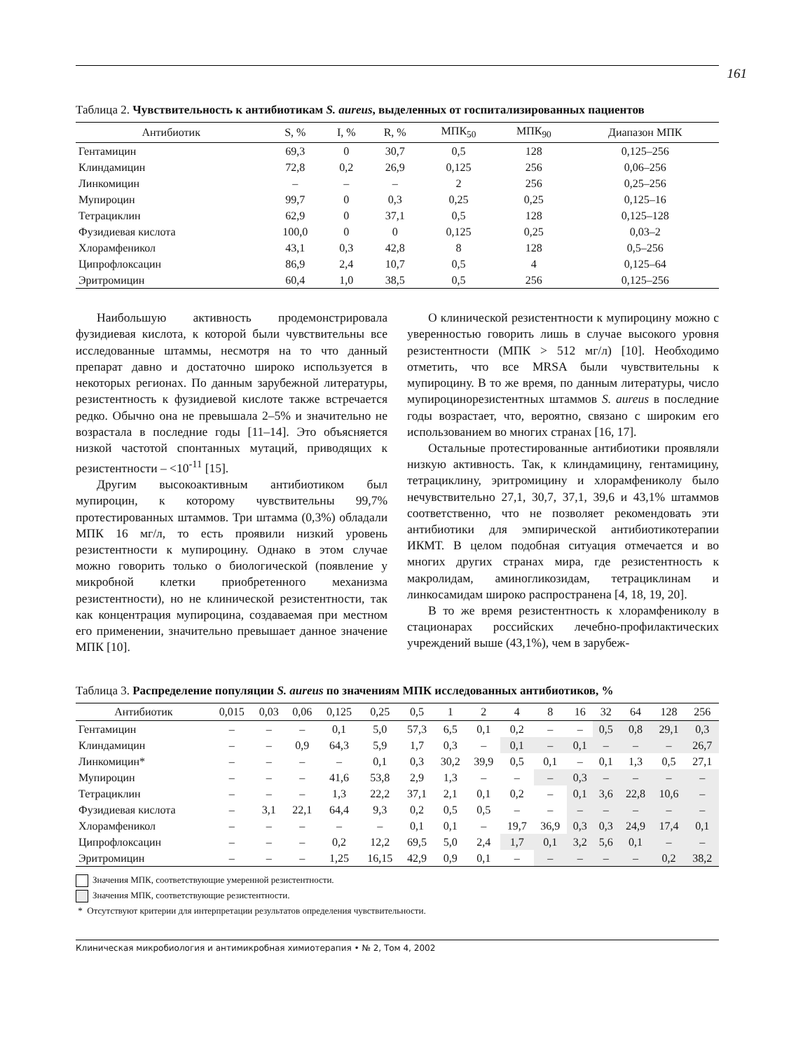161
Таблица 2. Чувствительность к антибиотикам S. aureus, выделенных от госпитализированных пациентов
| Антибиотик | S, % | I, % | R, % | МПК<sub>50</sub> | МПК<sub>90</sub> | Диапазон МПК |
| --- | --- | --- | --- | --- | --- | --- |
| Гентамицин | 69,3 | 0 | 30,7 | 0,5 | 128 | 0,125–256 |
| Клиндамицин | 72,8 | 0,2 | 26,9 | 0,125 | 256 | 0,06–256 |
| Линкомицин | – | – | – | 2 | 256 | 0,25–256 |
| Мупироцин | 99,7 | 0 | 0,3 | 0,25 | 0,25 | 0,125–16 |
| Тетрациклин | 62,9 | 0 | 37,1 | 0,5 | 128 | 0,125–128 |
| Фузидиевая кислота | 100,0 | 0 | 0 | 0,125 | 0,25 | 0,03–2 |
| Хлорамфеникол | 43,1 | 0,3 | 42,8 | 8 | 128 | 0,5–256 |
| Ципрофлоксацин | 86,9 | 2,4 | 10,7 | 0,5 | 4 | 0,125–64 |
| Эритромицин | 60,4 | 1,0 | 38,5 | 0,5 | 256 | 0,125–256 |
Наибольшую активность продемонстрировала фузидиевая кислота, к которой были чувствительны все исследованные штаммы, несмотря на то что данный препарат давно и достаточно широко используется в некоторых регионах. По данным зарубежной литературы, резистентность к фузидиевой кислоте также встречается редко. Обычно она не превышала 2–5% и значительно не возрастала в последние годы [11–14]. Это объясняется низкой частотой спонтанных мутаций, приводящих к резистентности – <10<sup>-11</sup> [15].
Другим высокоактивным антибиотиком был мупироцин, к которому чувствительны 99,7% протестированных штаммов. Три штамма (0,3%) обладали МПК 16 мг/л, то есть проявили низкий уровень резистентности к мупироцину. Однако в этом случае можно говорить только о биологической (появление у микробной клетки приобретенного механизма резистентности), но не клинической резистентности, так как концентрация мупироцина, создаваемая при местном его применении, значительно превышает данное значение МПК [10].
О клинической резистентности к мупироцину можно с уверенностью говорить лишь в случае высокого уровня резистентности (МПК > 512 мг/л) [10]. Необходимо отметить, что все MRSA были чувствительны к мупироцину. В то же время, по данным литературы, число мупироцинорезистентных штаммов S. aureus в последние годы возрастает, что, вероятно, связано с широким его использованием во многих странах [16, 17].
Остальные протестированные антибиотики проявляли низкую активность. Так, к клиндамицину, гентамицину, тетрациклину, эритромицину и хлорамфениколу было нечувствительно 27,1, 30,7, 37,1, 39,6 и 43,1% штаммов соответственно, что не позволяет рекомендовать эти антибиотики для эмпирической антибиотикотерапии ИКМТ. В целом подобная ситуация отмечается и во многих других странах мира, где резистентность к макролидам, аминогликозидам, тетрациклинам и линкосамидам широко распространена [4, 18, 19, 20].
В то же время резистентность к хлорамфениколу в стационарах российских лечебно-профилактических учреждений выше (43,1%), чем в зарубеж-
Таблица 3. Распределение популяции S. aureus по значениям МПК исследованных антибиотиков, %
| Антибиотик | 0,015 | 0,03 | 0,06 | 0,125 | 0,25 | 0,5 | 1 | 2 | 4 | 8 | 16 | 32 | 64 | 128 | 256 |
| --- | --- | --- | --- | --- | --- | --- | --- | --- | --- | --- | --- | --- | --- | --- | --- |
| Гентамицин | – | – | – | 0,1 | 5,0 | 57,3 | 6,5 | 0,1 | 0,2 | – | – | 0,5 | 0,8 | 29,1 | 0,3 |
| Клиндамицин | – | – | 0,9 | 64,3 | 5,9 | 1,7 | 0,3 | – | 0,1 | – | 0,1 | – | – | – | 26,7 |
| Линкомицин* | – | – | – | – | 0,1 | 0,3 | 30,2 | 39,9 | 0,5 | 0,1 | – | 0,1 | 1,3 | 0,5 | 27,1 |
| Мупироцин | – | – | – | 41,6 | 53,8 | 2,9 | 1,3 | – | – | – | 0,3 | – | – | – | – |
| Тетрациклин | – | – | – | 1,3 | 22,2 | 37,1 | 2,1 | 0,1 | 0,2 | – | 0,1 | 3,6 | 22,8 | 10,6 | – |
| Фузидиевая кислота | – | 3,1 | 22,1 | 64,4 | 9,3 | 0,2 | 0,5 | 0,5 | – | – | – | – | – | – | – |
| Хлорамфеникол | – | – | – | – | – | 0,1 | 0,1 | – | 19,7 | 36,9 | 0,3 | 0,3 | 24,9 | 17,4 | 0,1 |
| Ципрофлоксацин | – | – | – | 0,2 | 12,2 | 69,5 | 5,0 | 2,4 | 1,7 | 0,1 | 3,2 | 5,6 | 0,1 | – | – |
| Эритромицин | – | – | – | 1,25 | 16,15 | 42,9 | 0,9 | 0,1 | – | – | – | – | – | 0,2 | 38,2 |
Значения МПК, соответствующие умеренной резистентности.
Значения МПК, соответствующие резистентности.
* Отсутствуют критерии для интерпретации результатов определения чувствительности.
Клиническая микробиология и антимикробная химиотерапия • № 2, Том 4, 2002